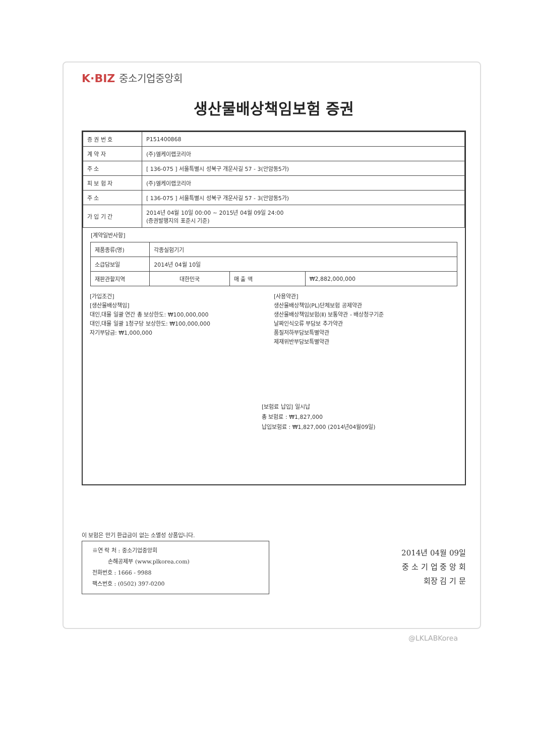K·BIZ 중소기업중앙회
생산물배상책임보험 증권
| 증 권 번 호 | P151400868 |
| 계 약 자 | (주)엘케이랩코리아 |
| 주 소 | [ 136-075 ] 서울특별시 성북구 개운사길 57 - 3(안암동5가) |
| 피 보 험 자 | (주)엘케이랩코리아 |
| 주 소 | [ 136-075 ] 서울특별시 성북구 개운사길 57 - 3(안암동5가) |
| 가 입 기 간 | 2014년 04월 10일 00:00 ~ 2015년 04월 09일 24:00 (증권발행지의 표준시 기준) |
[계약일반사항]
| 제품종류(명) | 각종실험기기 | | |
| 소급담보일 | 2014년 04월 10일 | | |
| 재판관할지역 | 대한민국 | 매 출 액 | ₩2,882,000,000 |
[가입조건]
[생산물배상책임]
대인,대물 일괄 연간 총 보상한도: ₩100,000,000
대인,대물 일괄 1청구당 보상한도: ₩100,000,000
자기부담금: ₩1,000,000
[사용약관]
생산물배상책임(PL)단체보험 공제약관
생산물배상책임보험(Ⅱ) 보통약관 - 배상청구기준
날짜인식오류 부담보 추가약관
품질저하부담보특별약관
제재위반부담보특별약관
[보험료 납입] 일시납
총 보험료 : ₩1,827,000
납입보험료 : ₩1,827,000 (2014년04월09일)
이 보험은 만기 환급금이 없는 소멸성 상품입니다.
※연 락 처 : 중소기업중앙회
손해공제부 (www.plkorea.com)
전화번호 : 1666 - 9988
팩스번호 : (0502) 397-0200
2014년 04월 09일
중 소 기 업 중 앙 회
회장 김 기 문
@LKLABKorea